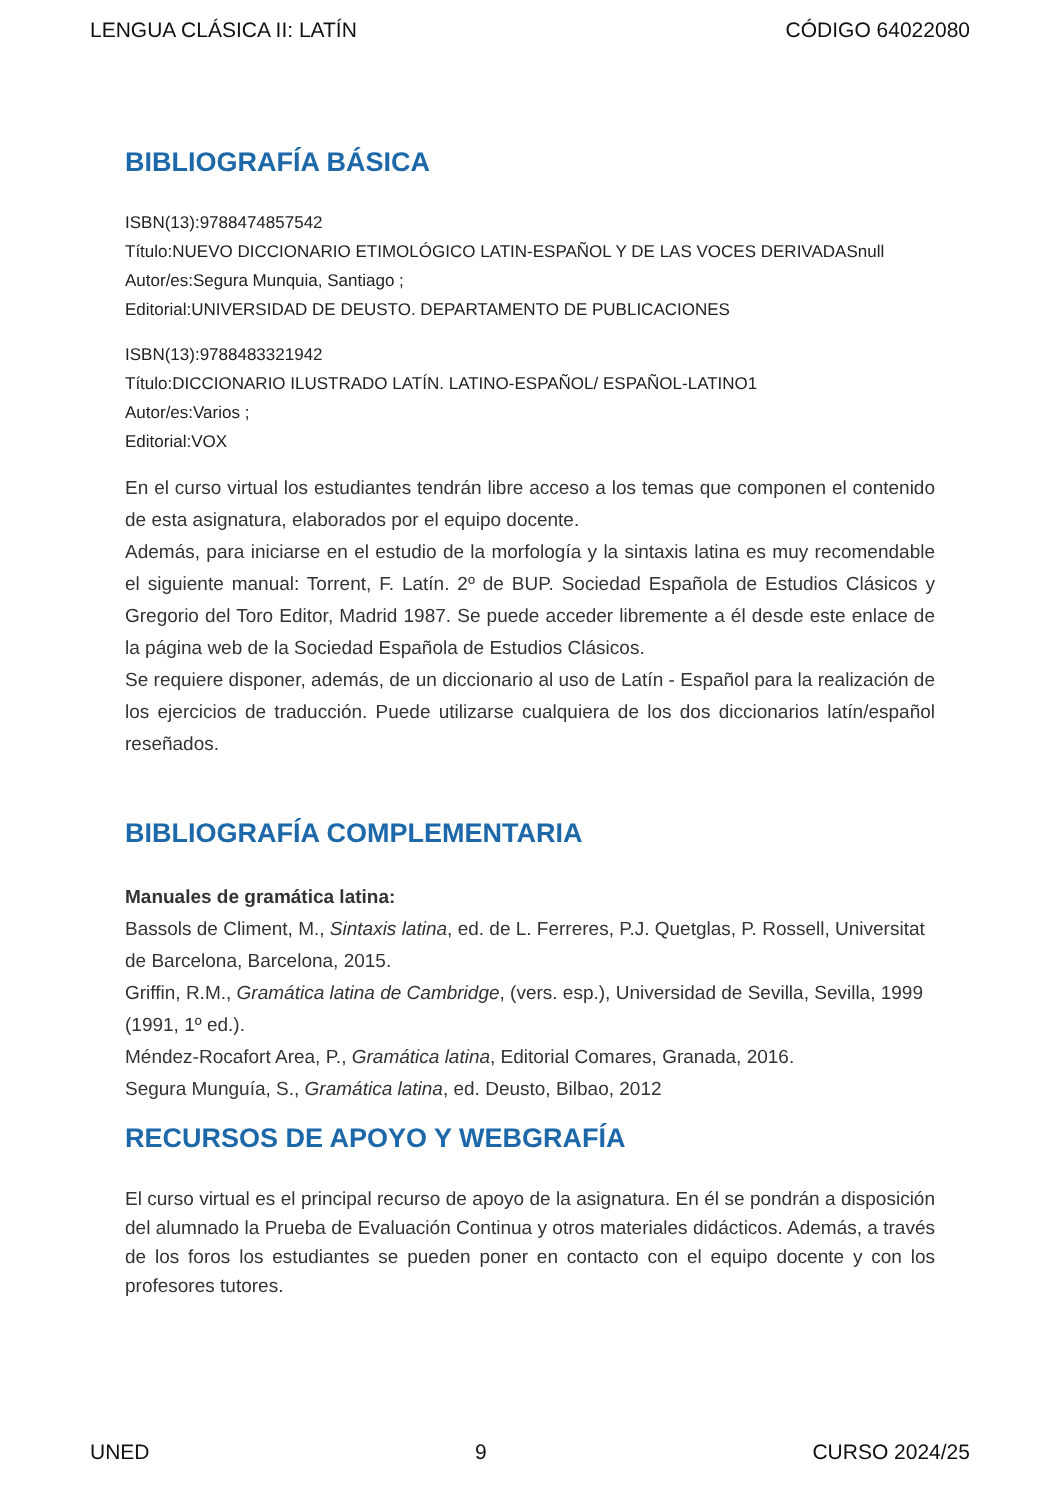LENGUA CLÁSICA II: LATÍN CÓDIGO 64022080
BIBLIOGRAFÍA BÁSICA
ISBN(13):9788474857542
Título:NUEVO DICCIONARIO ETIMOLÓGICO LATIN-ESPAÑOL Y DE LAS VOCES DERIVADASnull
Autor/es:Segura Munquia, Santiago ;
Editorial:UNIVERSIDAD DE DEUSTO. DEPARTAMENTO DE PUBLICACIONES
ISBN(13):9788483321942
Título:DICCIONARIO ILUSTRADO LATÍN. LATINO-ESPAÑOL/ ESPAÑOL-LATINO1
Autor/es:Varios ;
Editorial:VOX
En el curso virtual los estudiantes tendrán libre acceso a los temas que componen el contenido de esta asignatura, elaborados por el equipo docente.
Además, para iniciarse en el estudio de la morfología y la sintaxis latina es muy recomendable el siguiente manual: Torrent, F. Latín. 2º de BUP. Sociedad Española de Estudios Clásicos y Gregorio del Toro Editor, Madrid 1987. Se puede acceder libremente a él desde este enlace de la página web de la Sociedad Española de Estudios Clásicos.
Se requiere disponer, además, de un diccionario al uso de Latín - Español para la realización de los ejercicios de traducción. Puede utilizarse cualquiera de los dos diccionarios latín/español reseñados.
BIBLIOGRAFÍA COMPLEMENTARIA
Manuales de gramática latina:
Bassols de Climent, M., Sintaxis latina, ed. de L. Ferreres, P.J. Quetglas, P. Rossell, Universitat de Barcelona, Barcelona, 2015.
Griffin, R.M., Gramática latina de Cambridge, (vers. esp.), Universidad de Sevilla, Sevilla, 1999 (1991, 1º ed.).
Méndez-Rocafort Area, P., Gramática latina, Editorial Comares, Granada, 2016.
Segura Munguía, S., Gramática latina, ed. Deusto, Bilbao, 2012
RECURSOS DE APOYO Y WEBGRAFÍA
El curso virtual es el principal recurso de apoyo de la asignatura. En él se pondrán a disposición del alumnado la Prueba de Evaluación Continua y otros materiales didácticos. Además, a través de los foros los estudiantes se pueden poner en contacto con el equipo docente y con los profesores tutores.
UNED 9 CURSO 2024/25